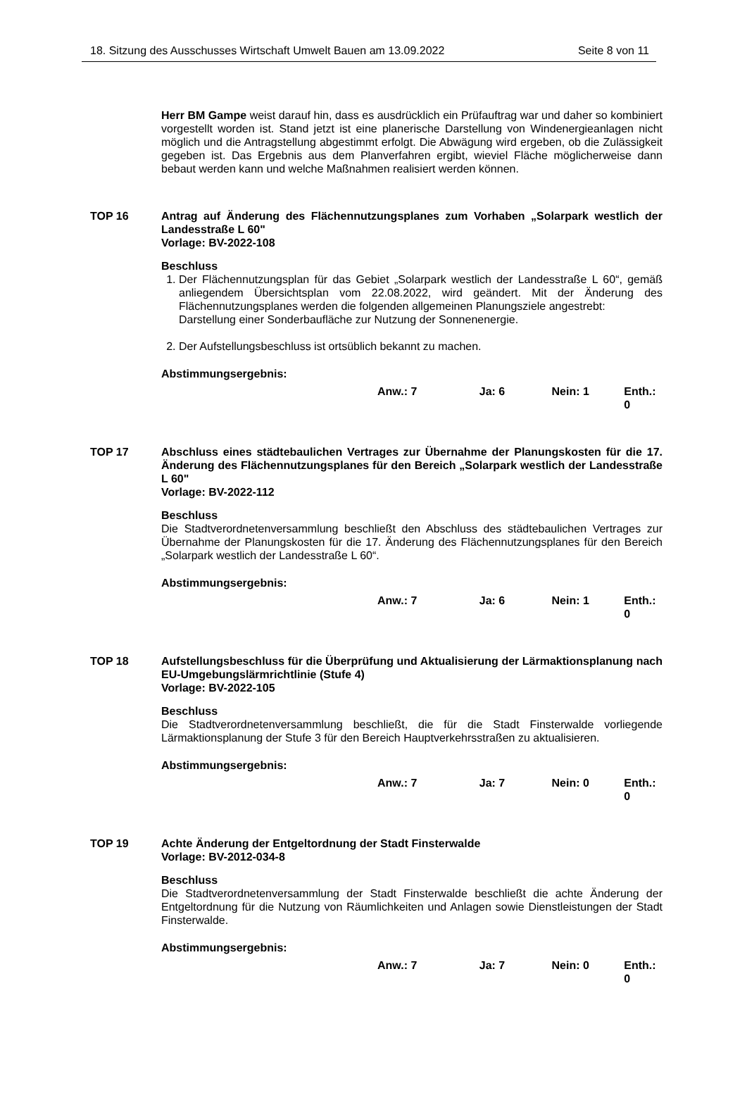18. Sitzung des Ausschusses Wirtschaft Umwelt Bauen am 13.09.2022 Seite 8 von 11
Herr BM Gampe weist darauf hin, dass es ausdrücklich ein Prüfauftrag war und daher so kombiniert vorgestellt worden ist. Stand jetzt ist eine planerische Darstellung von Windenergieanlagen nicht möglich und die Antragstellung abgestimmt erfolgt. Die Abwägung wird ergeben, ob die Zulässigkeit gegeben ist. Das Ergebnis aus dem Planverfahren ergibt, wieviel Fläche möglicherweise dann bebaut werden kann und welche Maßnahmen realisiert werden können.
TOP 16 Antrag auf Änderung des Flächennutzungsplanes zum Vorhaben „Solarpark westlich der Landesstraße L 60"
Vorlage: BV-2022-108
Beschluss
1. Der Flächennutzungsplan für das Gebiet „Solarpark westlich der Landesstraße L 60“, gemäß anliegendem Übersichtsplan vom 22.08.2022, wird geändert. Mit der Änderung des Flächennutzungsplanes werden die folgenden allgemeinen Planungsziele angestrebt:
Darstellung einer Sonderbaufläche zur Nutzung der Sonnenenergie.
2. Der Aufstellungsbeschluss ist ortsüblich bekannt zu machen.
Abstimmungsergebnis:
Anw.: 7 Ja: 6 Nein: 1 Enth.: 0
TOP 17 Abschluss eines städtebaulichen Vertrages zur Übernahme der Planungskosten für die 17. Änderung des Flächennutzungsplanes für den Bereich „Solarpark westlich der Landesstraße L 60"
Vorlage: BV-2022-112
Beschluss
Die Stadtverordnetenversammlung beschließt den Abschluss des städtebaulichen Vertrages zur Übernahme der Planungskosten für die 17. Änderung des Flächennutzungsplanes für den Bereich „Solarpark westlich der Landesstraße L 60“.
Abstimmungsergebnis:
Anw.: 7 Ja: 6 Nein: 1 Enth.: 0
TOP 18 Aufstellungsbeschluss für die Überprüfung und Aktualisierung der Lärmaktionsplanung nach EU-Umgebungslärmrichtlinie (Stufe 4)
Vorlage: BV-2022-105
Beschluss
Die Stadtverordnetenversammlung beschließt, die für die Stadt Finsterwalde vorliegende Lärmaktionsplanung der Stufe 3 für den Bereich Hauptverkehrsstraßen zu aktualisieren.
Abstimmungsergebnis:
Anw.: 7 Ja: 7 Nein: 0 Enth.: 0
TOP 19 Achte Änderung der Entgeltordnung der Stadt Finsterwalde
Vorlage: BV-2012-034-8
Beschluss
Die Stadtverordnetenversammlung der Stadt Finsterwalde beschließt die achte Änderung der Entgeltordnung für die Nutzung von Räumlichkeiten und Anlagen sowie Dienstleistungen der Stadt Finsterwalde.
Abstimmungsergebnis:
Anw.: 7 Ja: 7 Nein: 0 Enth.: 0